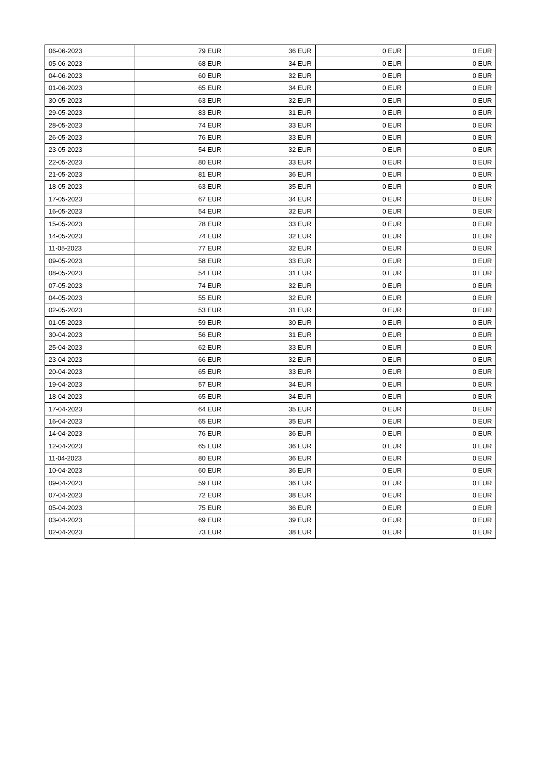| 06-06-2023 | 79 EUR | 36 EUR | 0 EUR | 0 EUR |
| 05-06-2023 | 68 EUR | 34 EUR | 0 EUR | 0 EUR |
| 04-06-2023 | 60 EUR | 32 EUR | 0 EUR | 0 EUR |
| 01-06-2023 | 65 EUR | 34 EUR | 0 EUR | 0 EUR |
| 30-05-2023 | 63 EUR | 32 EUR | 0 EUR | 0 EUR |
| 29-05-2023 | 83 EUR | 31 EUR | 0 EUR | 0 EUR |
| 28-05-2023 | 74 EUR | 33 EUR | 0 EUR | 0 EUR |
| 26-05-2023 | 76 EUR | 33 EUR | 0 EUR | 0 EUR |
| 23-05-2023 | 54 EUR | 32 EUR | 0 EUR | 0 EUR |
| 22-05-2023 | 80 EUR | 33 EUR | 0 EUR | 0 EUR |
| 21-05-2023 | 81 EUR | 36 EUR | 0 EUR | 0 EUR |
| 18-05-2023 | 63 EUR | 35 EUR | 0 EUR | 0 EUR |
| 17-05-2023 | 67 EUR | 34 EUR | 0 EUR | 0 EUR |
| 16-05-2023 | 54 EUR | 32 EUR | 0 EUR | 0 EUR |
| 15-05-2023 | 78 EUR | 33 EUR | 0 EUR | 0 EUR |
| 14-05-2023 | 74 EUR | 32 EUR | 0 EUR | 0 EUR |
| 11-05-2023 | 77 EUR | 32 EUR | 0 EUR | 0 EUR |
| 09-05-2023 | 58 EUR | 33 EUR | 0 EUR | 0 EUR |
| 08-05-2023 | 54 EUR | 31 EUR | 0 EUR | 0 EUR |
| 07-05-2023 | 74 EUR | 32 EUR | 0 EUR | 0 EUR |
| 04-05-2023 | 55 EUR | 32 EUR | 0 EUR | 0 EUR |
| 02-05-2023 | 53 EUR | 31 EUR | 0 EUR | 0 EUR |
| 01-05-2023 | 59 EUR | 30 EUR | 0 EUR | 0 EUR |
| 30-04-2023 | 56 EUR | 31 EUR | 0 EUR | 0 EUR |
| 25-04-2023 | 62 EUR | 33 EUR | 0 EUR | 0 EUR |
| 23-04-2023 | 66 EUR | 32 EUR | 0 EUR | 0 EUR |
| 20-04-2023 | 65 EUR | 33 EUR | 0 EUR | 0 EUR |
| 19-04-2023 | 57 EUR | 34 EUR | 0 EUR | 0 EUR |
| 18-04-2023 | 65 EUR | 34 EUR | 0 EUR | 0 EUR |
| 17-04-2023 | 64 EUR | 35 EUR | 0 EUR | 0 EUR |
| 16-04-2023 | 65 EUR | 35 EUR | 0 EUR | 0 EUR |
| 14-04-2023 | 76 EUR | 36 EUR | 0 EUR | 0 EUR |
| 12-04-2023 | 65 EUR | 36 EUR | 0 EUR | 0 EUR |
| 11-04-2023 | 80 EUR | 36 EUR | 0 EUR | 0 EUR |
| 10-04-2023 | 60 EUR | 36 EUR | 0 EUR | 0 EUR |
| 09-04-2023 | 59 EUR | 36 EUR | 0 EUR | 0 EUR |
| 07-04-2023 | 72 EUR | 38 EUR | 0 EUR | 0 EUR |
| 05-04-2023 | 75 EUR | 36 EUR | 0 EUR | 0 EUR |
| 03-04-2023 | 69 EUR | 39 EUR | 0 EUR | 0 EUR |
| 02-04-2023 | 73 EUR | 38 EUR | 0 EUR | 0 EUR |